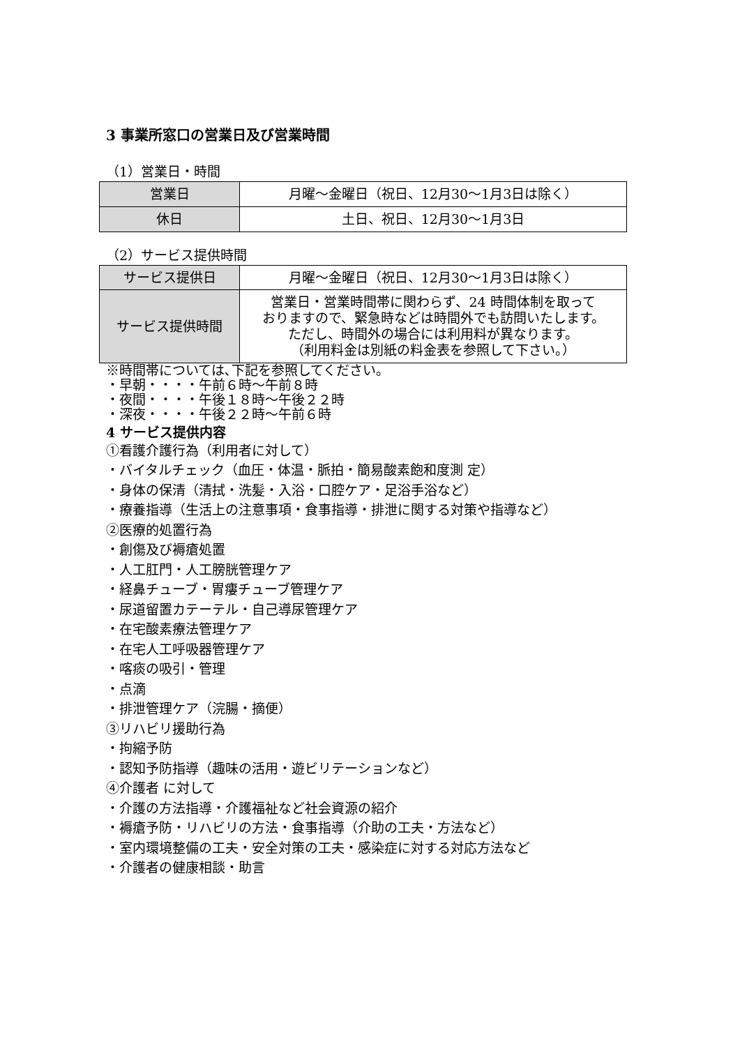3 事業所窓口の営業日及び営業時間
（1）営業日・時間
| 営業日 | 月曜～金曜日（祝日、12月30～1月3日は除く） |
| 休日 | 土日、祝日、12月30～1月3日 |
（2）サービス提供時間
| サービス提供日 | 月曜～金曜日（祝日、12月30～1月3日は除く） |
| サービス提供時間 | 営業日・営業時間帯に関わらず、24 時間体制を取って おりますので、緊急時などは時間外でも訪問いたします。 ただし、時間外の場合には利用料が異なります。 （利用料金は別紙の料金表を参照して下さい。） |
※時間帯については､下記を参照してください。
・早朝・・・・午前６時～午前８時
・夜間・・・・午後１８時～午後２２時
・深夜・・・・午後２２時～午前６時
4 サービス提供内容
①看護介護行為（利用者に対して）
・バイタルチェック（血圧・体温・脈拍・簡易酸素飽和度測 定）
・身体の保清（清拭・洗髪・入浴・口腔ケア・足浴手浴など）
・療養指導（生活上の注意事項・食事指導・排泄に関する対策や指導など）
②医療的処置行為
・創傷及び褥瘡処置
・人工肛門・人工膀胱管理ケア
・経鼻チューブ・胃瘻チューブ管理ケア
・尿道留置カテーテル・自己導尿管理ケア
・在宅酸素療法管理ケア
・在宅人工呼吸器管理ケア
・喀痰の吸引・管理
・点滴
・排泄管理ケア（浣腸・摘便）
③リハビリ援助行為
・拘縮予防
・認知予防指導（趣味の活用・遊ビリテーションなど）
④介護者 に対して
・介護の方法指導・介護福祉など社会資源の紹介
・褥瘡予防・リハビリの方法・食事指導（介助の工夫・方法など）
・室内環境整備の工夫・安全対策の工夫・感染症に対する対応方法など
・介護者の健康相談・助言